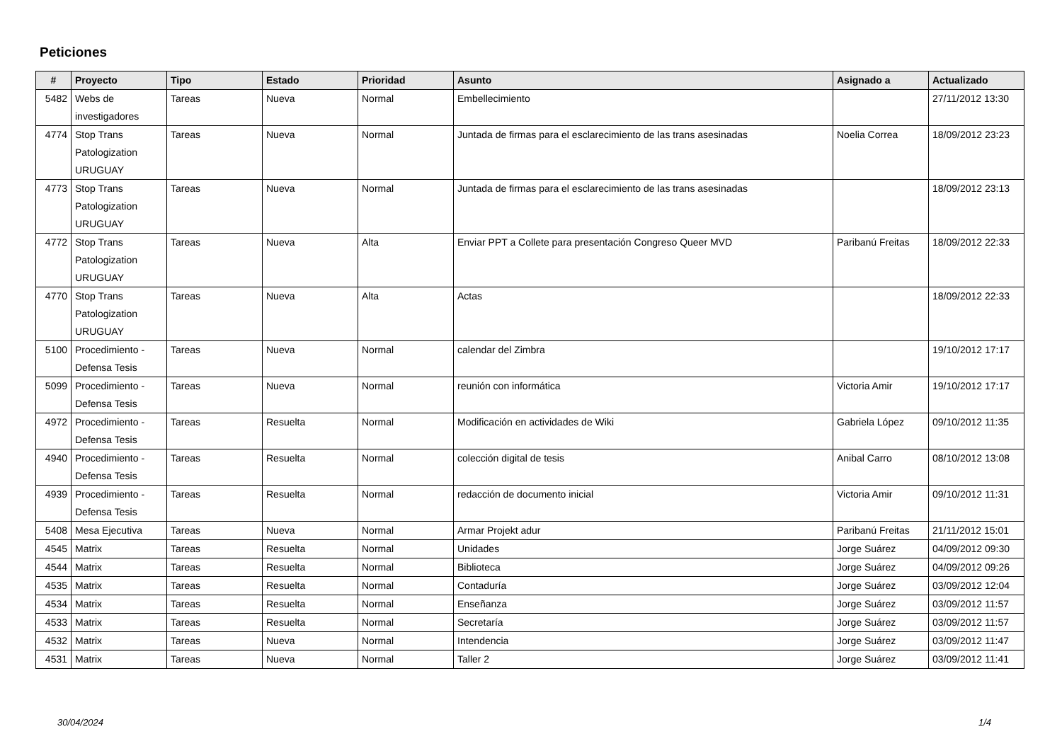Peticiones
| # | Proyecto | Tipo | Estado | Prioridad | Asunto | Asignado a | Actualizado |
| --- | --- | --- | --- | --- | --- | --- | --- |
| 5482 | Webs de investigadores | Tareas | Nueva | Normal | Embellecimiento | | 27/11/2012 13:30 |
| 4774 | Stop Trans Patologization URUGUAY | Tareas | Nueva | Normal | Juntada de firmas para el esclarecimiento de las trans asesinadas | Noelia Correa | 18/09/2012 23:23 |
| 4773 | Stop Trans Patologization URUGUAY | Tareas | Nueva | Normal | Juntada de firmas para el esclarecimiento de las trans asesinadas | | 18/09/2012 23:13 |
| 4772 | Stop Trans Patologization URUGUAY | Tareas | Nueva | Alta | Enviar PPT a Collete para presentación Congreso Queer MVD | Paribanú Freitas | 18/09/2012 22:33 |
| 4770 | Stop Trans Patologization URUGUAY | Tareas | Nueva | Alta | Actas | | 18/09/2012 22:33 |
| 5100 | Procedimiento - Defensa Tesis | Tareas | Nueva | Normal | calendar del Zimbra | | 19/10/2012 17:17 |
| 5099 | Procedimiento - Defensa Tesis | Tareas | Nueva | Normal | reunión con informática | Victoria Amir | 19/10/2012 17:17 |
| 4972 | Procedimiento - Defensa Tesis | Tareas | Resuelta | Normal | Modificación en actividades de Wiki | Gabriela López | 09/10/2012 11:35 |
| 4940 | Procedimiento - Defensa Tesis | Tareas | Resuelta | Normal | colección digital de tesis | Anibal Carro | 08/10/2012 13:08 |
| 4939 | Procedimiento - Defensa Tesis | Tareas | Resuelta | Normal | redacción de documento inicial | Victoria Amir | 09/10/2012 11:31 |
| 5408 | Mesa Ejecutiva | Tareas | Nueva | Normal | Armar Projekt adur | Paribanú Freitas | 21/11/2012 15:01 |
| 4545 | Matrix | Tareas | Resuelta | Normal | Unidades | Jorge Suárez | 04/09/2012 09:30 |
| 4544 | Matrix | Tareas | Resuelta | Normal | Biblioteca | Jorge Suárez | 04/09/2012 09:26 |
| 4535 | Matrix | Tareas | Resuelta | Normal | Contaduría | Jorge Suárez | 03/09/2012 12:04 |
| 4534 | Matrix | Tareas | Resuelta | Normal | Enseñanza | Jorge Suárez | 03/09/2012 11:57 |
| 4533 | Matrix | Tareas | Resuelta | Normal | Secretaría | Jorge Suárez | 03/09/2012 11:57 |
| 4532 | Matrix | Tareas | Nueva | Normal | Intendencia | Jorge Suárez | 03/09/2012 11:47 |
| 4531 | Matrix | Tareas | Nueva | Normal | Taller 2 | Jorge Suárez | 03/09/2012 11:41 |
30/04/2024 1/4